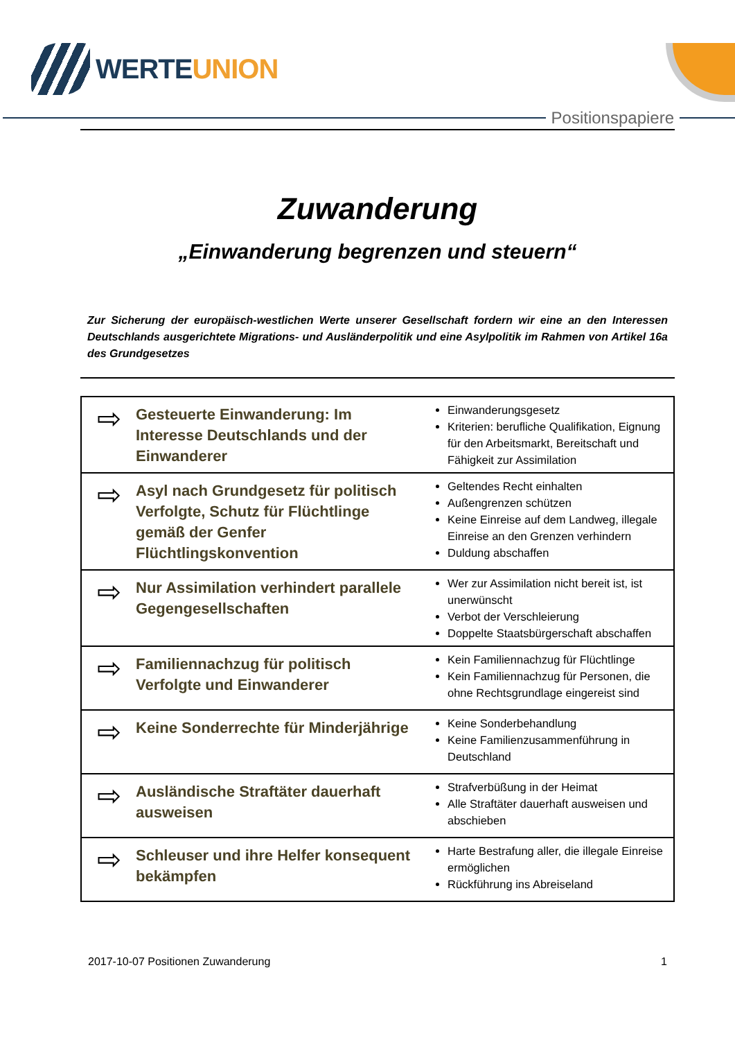WERTEUNION
Positionspapiere
Zuwanderung
„Einwanderung begrenzen und steuern“
Zur Sicherung der europäisch-westlichen Werte unserer Gesellschaft fordern wir eine an den Interessen Deutschlands ausgerichtete Migrations- und Ausländerpolitik und eine Asylpolitik im Rahmen von Artikel 16a des Grundgesetzes
| ⇨ | Gesteuerte Einwanderung: Im Interesse Deutschlands und der Einwanderer | Einwanderungsgesetz Kriterien: berufliche Qualifikation, Eignung für den Arbeitsmarkt, Bereitschaft und Fähigkeit zur Assimilation |
| ⇨ | Asyl nach Grundgesetz für politisch Verfolgte, Schutz für Flüchtlinge gemäß der Genfer Flüchtlingskonvention | Geltendes Recht einhalten Außengrenzen schützen Keine Einreise auf dem Landweg, illegale Einreise an den Grenzen verhindern Duldung abschaffen |
| ⇨ | Nur Assimilation verhindert parallele Gegengesellschaften | Wer zur Assimilation nicht bereit ist, ist unerwünscht Verbot der Verschleierung Doppelte Staatsbürgerschaft abschaffen |
| ⇨ | Familiennachzug für politisch Verfolgte und Einwanderer | Kein Familiennachzug für Flüchtlinge Kein Familiennachzug für Personen, die ohne Rechtsgrundlage eingereist sind |
| ⇨ | Keine Sonderrechte für Minderjährige | Keine Sonderbehandlung Keine Familienzusammenführung in Deutschland |
| ⇨ | Ausländische Straftäter dauerhaft ausweisen | Strafverbüßung in der Heimat Alle Straftäter dauerhaft ausweisen und abschieben |
| ⇨ | Schleuser und ihre Helfer konsequent bekämpfen | Harte Bestrafung aller, die illegale Einreise ermöglichen Rückführung ins Abreiseland |
2017-10-07 Positionen Zuwanderung 1